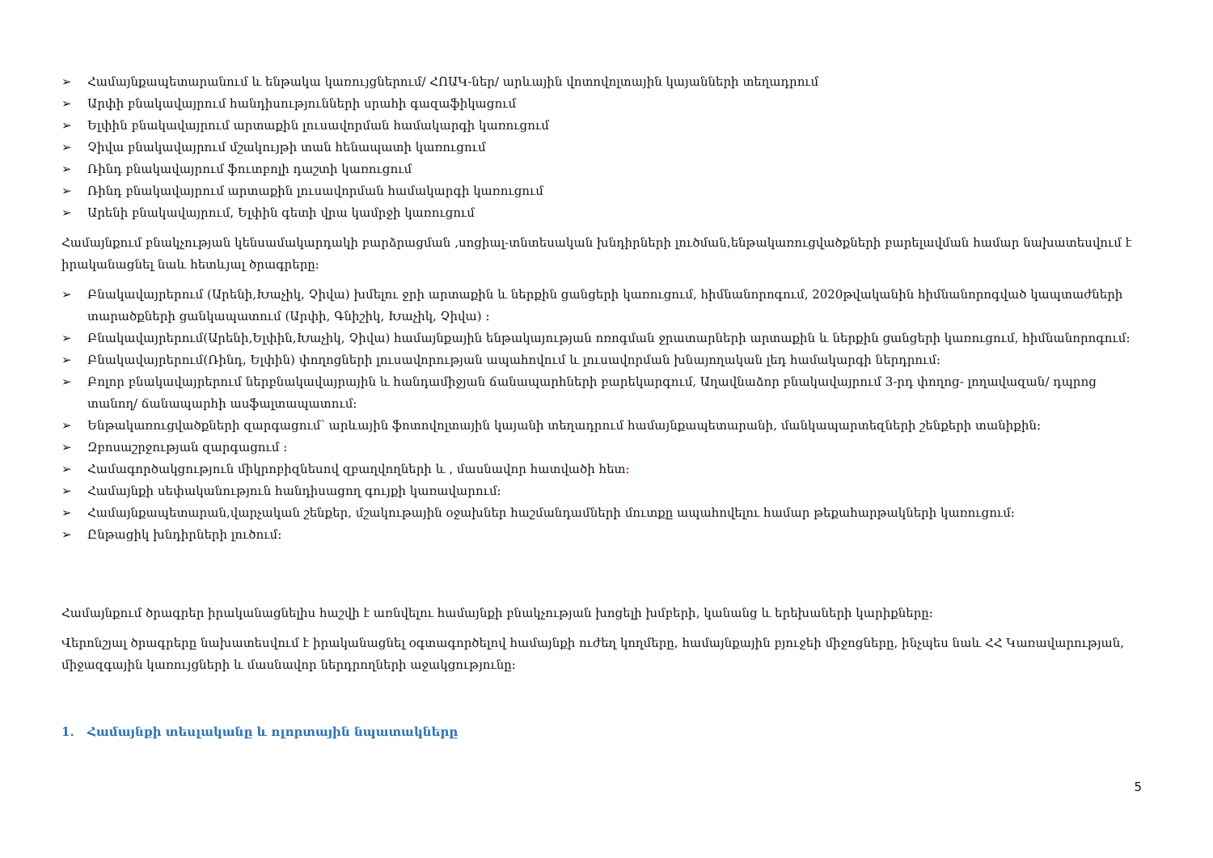➢ Համայնքապետարանում և ենթակա կառույցներում/ ՀՈԱԿ-ներ/ արևային վոտովոլտային կայանների տեղադրում
➢ Արփի բնակավայրում հանդիսությունների սրահի գազաֆիկացում
➢ Ելփին բնակավայրում արտաքին լուսավորման համակարգի կառուցում
➢ Չիվա բնակավայրում մշակույթի տան հենապատի կառուցում
➢ Ռինդ բնակավայրում ֆուտբոլի դաշտի կառուցում
➢ Ռինդ բնակավայրում արտաքին լուսավորման համակարգի կառուցում
➢ Արենի բնակավայրում, Ելփին գետի վրա կամրջի կառուցում
Համայնքում բնակչության կենսամակարդակի բարձրացման ,սոցիալ-տնտեսական խնդիրների լուծման,ենթակառուցվածքների բարելավման համար նախատեսվում է իրականացնել նաև հետևյալ ծրագրերը։
➢ Բնակավայրերում (Արենի,Խաչիկ, Չիվա) խմելու ջրի արտաքին և ներքին ցանցերի կառուցում, հիմնանորոգում, 2020թվականին հիմնանորոգված կապտաժների տարածքների ցանկապատում (Արփի, Գնիշիկ, Խաչիկ, Չիվա) ։
➢ Բնակավայրերում(Արենի,Ելփին,Խաչիկ, Չիվա) համայնքային ենթակայության ոռոգման ջրատարների արտաքին և ներքին ցանցերի կառուցում, հիմնանորոգում։
➢ Բնակավայրերում(Ռինդ, Ելփին) փողոցների լուսավորության ապահովում և լուսավորման խնայողական լեդ համակարգի ներդրում։
➢ Բոլոր բնակավայրերում ներբնակավայրային և հանդամիջյան ճանապարհների բարեկարգում, Աղավնաձոր բնակավայրում 3-րդ փողոց- լողավազան/ դպրոց տանող/ ճանապարհի ասֆալտապատում։
➢ Ենթակառուցվածքների զարգացում՝ արևային ֆոտովոլտային կայանի տեղադրում համայնքապետարանի, մանկապարտեզների շենքերի տանիքին։
➢ Զբոսաշրջության զարգացում ։
➢ Համագործակցություն միկրոբիզնեսով զբաղվողների և , մասնավոր հատվածի հետ։
➢ Համայնքի սեփականություն հանդիսացող գույքի կառավարում։
➢ Համայնքապետարան,վարչական շենքեր, մշակութային օջախներ հաշմանդամների մուտքը ապահովելու համար թեքահարթակների կառուցում։
➢ Ընթացիկ խնդիրների լուծում։
Համայնքում ծրագրեր իրականացնելիս հաշվի է առնվելու համայնքի բնակչության խոցելի խմբերի, կանանց և երեխաների կարիքները։
Վերոնշյալ ծրագրերը նախատեսվում է իրականացնել օգտագործելով համայնքի ուժեղ կողմերը, համայնքային բյուջեի միջոցները, ինչպես նաև ՀՀ Կառավարության, միջազգային կառույցների և մասնավոր ներդրողների աջակցությունը։
1. Համայնքի տեսլականը և ոլորտային նպատակները
5